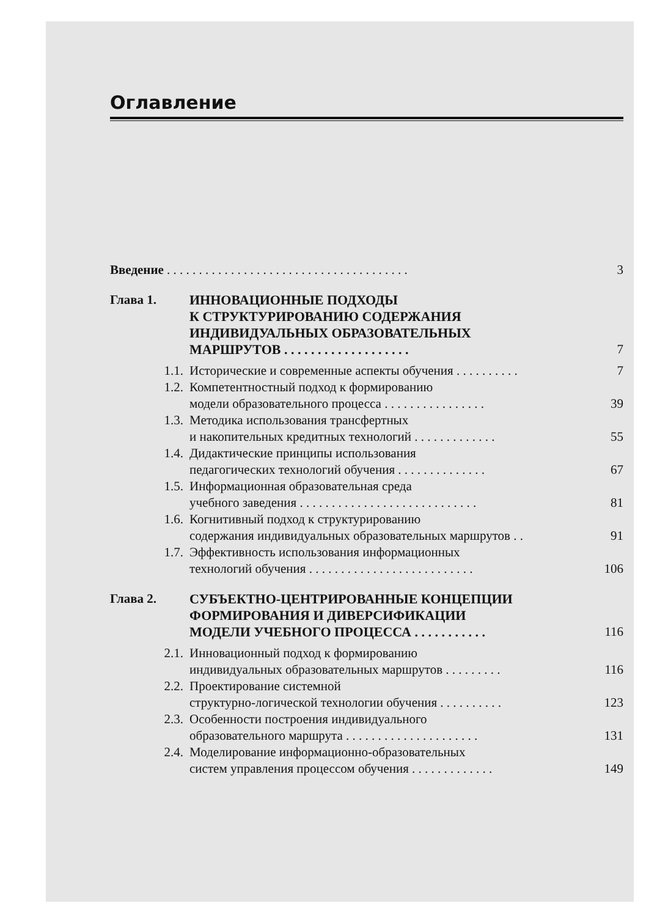Оглавление
Введение . . . . . . . . . . . . . . . . . . . . . . . . . . . . . . . . . . . . . .
3
Глава 1. ИННОВАЦИОННЫЕ ПОДХОДЫ
К СТРУКТУРИРОВАНИЮ СОДЕРЖАНИЯ
ИНДИВИДУАЛЬНЫХ ОБРАЗОВАТЕЛЬНЫХ
МАРШРУТОВ . . . . . . . . . . . . . . . . . . .
7
1.1.
Исторические и современные аспекты обучения . . . . . . . . . .
7
1.2.
Компетентностный подход к формированию
модели образовательного процесса . . . . . . . . . . . . . . . .
39
1.3.
Методика использования трансфертных
и накопительных кредитных технологий . . . . . . . . . . . . .
55
1.4.
Дидактические принципы использования
педагогических технологий обучения . . . . . . . . . . . . . .
67
1.5.
Информационная образовательная среда
учебного заведения . . . . . . . . . . . . . . . . . . . . . . . . . . . .
81
1.6.
Когнитивный подход к структурированию
содержания индивидуальных образовательных маршрутов . .
91
1.7.
Эффективность использования информационных
технологий обучения . . . . . . . . . . . . . . . . . . . . . . . . . .
106
Глава 2. СУБЪЕКТНО-ЦЕНТРИРОВАННЫЕ КОНЦЕПЦИИ
ФОРМИРОВАНИЯ И ДИВЕРСИФИКАЦИИ
МОДЕЛИ УЧЕБНОГО ПРОЦЕССА . . . . . . . . . . .
116
2.1.
Инновационный подход к формированию
индивидуальных образовательных маршрутов . . . . . . . . .
116
2.2.
Проектирование системной
структурно-логической технологии обучения . . . . . . . . . .
123
2.3.
Особенности построения индивидуального
образовательного маршрута . . . . . . . . . . . . . . . . . . . . .
131
2.4.
Моделирование информационно-образовательных
систем управления процессом обучения . . . . . . . . . . . . .
149